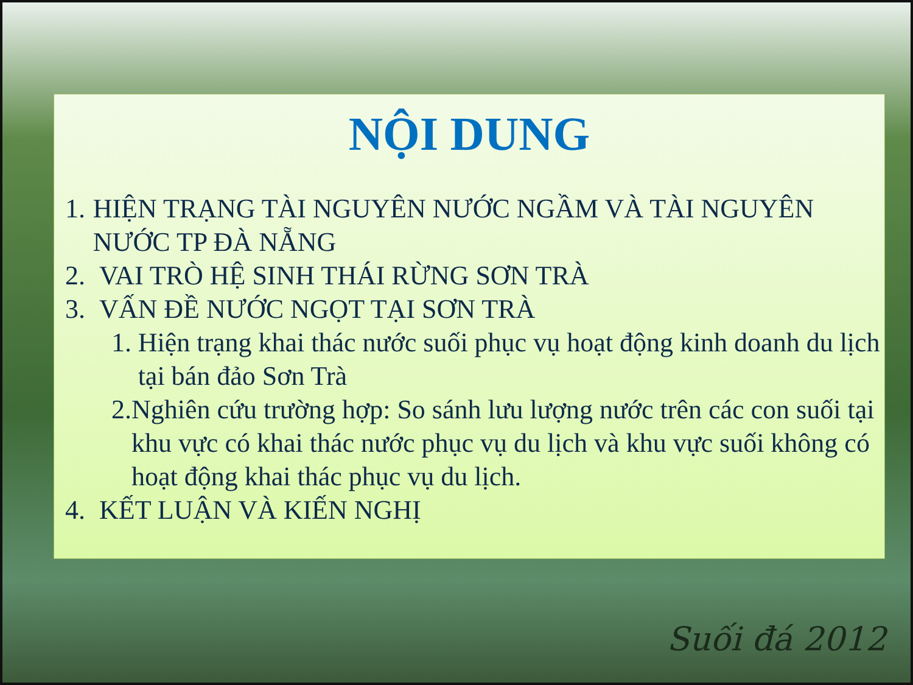NỘI DUNG
1. HIỆN TRẠNG TÀI NGUYÊN NƯỚC NGẦM VÀ TÀI NGUYÊN NƯỚC TP ĐÀ NẴNG
2. VAI TRÒ HỆ SINH THÁI RỪNG SƠN TRÀ
3. VẤN ĐỀ NƯỚC NGỌT TẠI SƠN TRÀ
1. Hiện trạng khai thác nước suối phục vụ hoạt động kinh doanh du lịch tại bán đảo Sơn Trà
2. Nghiên cứu trường hợp: So sánh lưu lượng nước trên các con suối tại khu vực có khai thác nước phục vụ du lịch và khu vực suối không có hoạt động khai thác phục vụ du lịch.
4. KẾT LUẬN VÀ KIẾN NGHỊ
Suối đá 2012